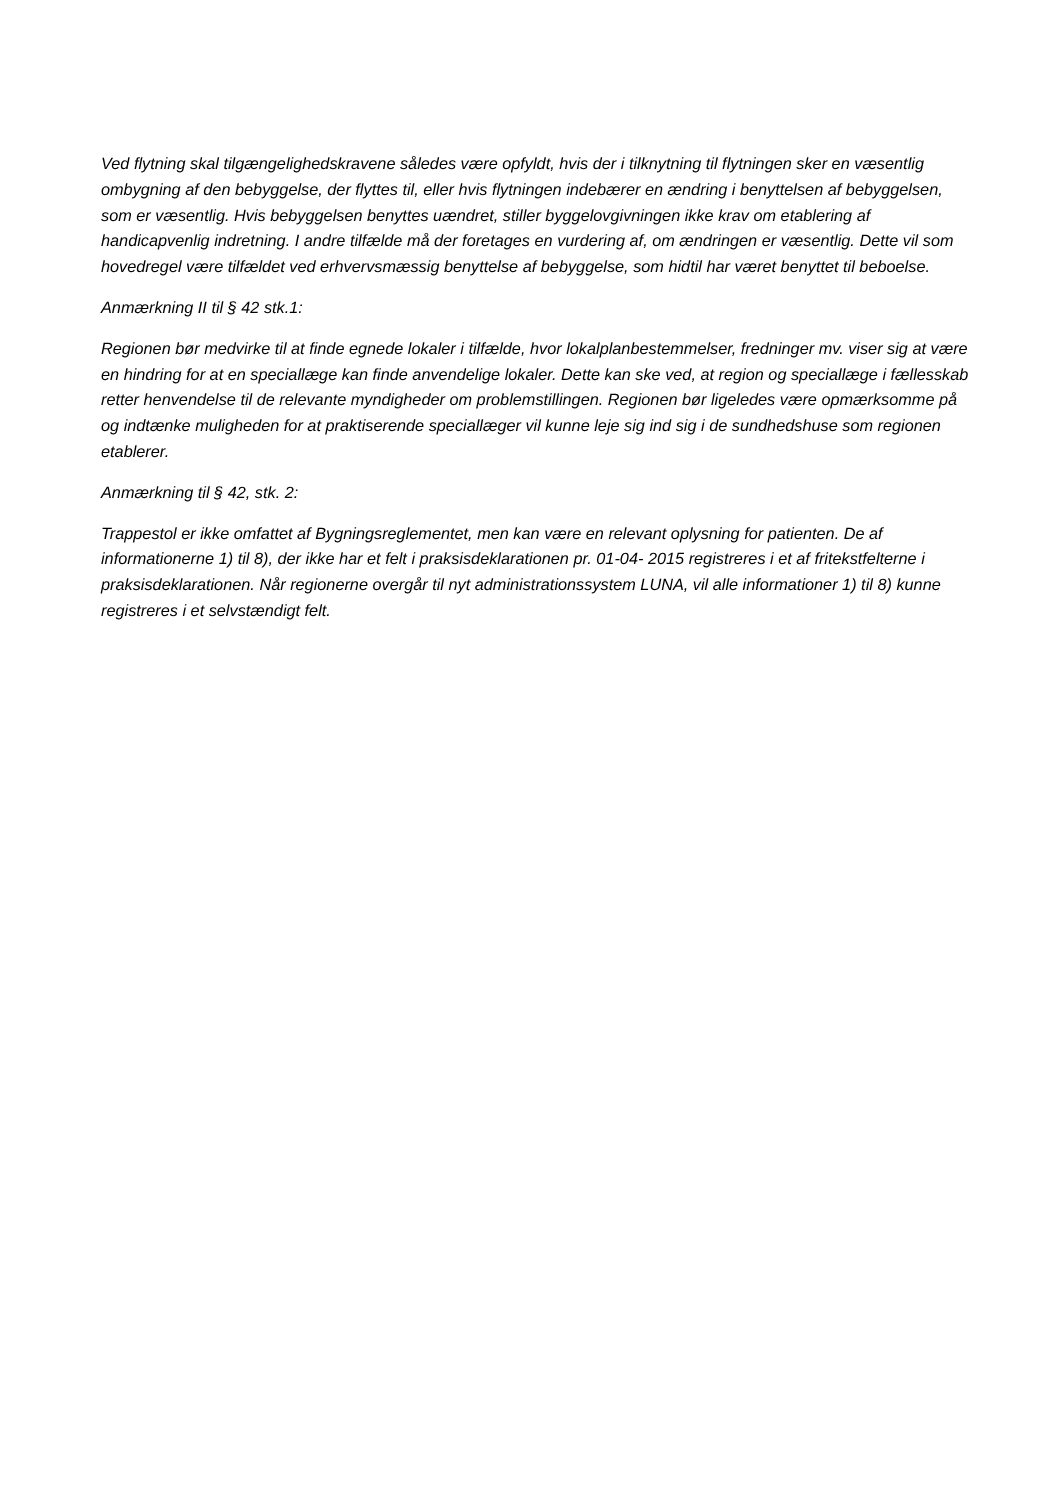Ved flytning skal tilgængelighedskravene således være opfyldt, hvis der i tilknytning til flytningen sker en væsentlig ombygning af den bebyggelse, der flyttes til, eller hvis flytningen indebærer en ændring i benyttelsen af bebyggelsen, som er væsentlig. Hvis bebyggelsen benyttes uændret, stiller byggelovgivningen ikke krav om etablering af handicapvenlig indretning. I andre tilfælde må der foretages en vurdering af, om ændringen er væsentlig. Dette vil som hovedregel være tilfældet ved erhvervsmæssig benyttelse af bebyggelse, som hidtil har været benyttet til beboelse.
Anmærkning II til § 42 stk.1:
Regionen bør medvirke til at finde egnede lokaler i tilfælde, hvor lokalplanbestemmelser, fredninger mv. viser sig at være en hindring for at en speciallæge kan finde anvendelige lokaler. Dette kan ske ved, at region og speciallæge i fællesskab retter henvendelse til de relevante myndigheder om problemstillingen. Regionen bør ligeledes være opmærksomme på og indtænke muligheden for at praktiserende speciallæger vil kunne leje sig ind sig i de sundhedshuse som regionen etablerer.
Anmærkning til § 42, stk. 2:
Trappestol er ikke omfattet af Bygningsreglementet, men kan være en relevant oplysning for patienten. De af informationerne 1) til 8), der ikke har et felt i praksisdeklarationen pr. 01-04- 2015 registreres i et af fritekstfelterne i praksisdeklarationen. Når regionerne overgår til nyt administrationssystem LUNA, vil alle informationer 1) til 8) kunne registreres i et selvstændigt felt.